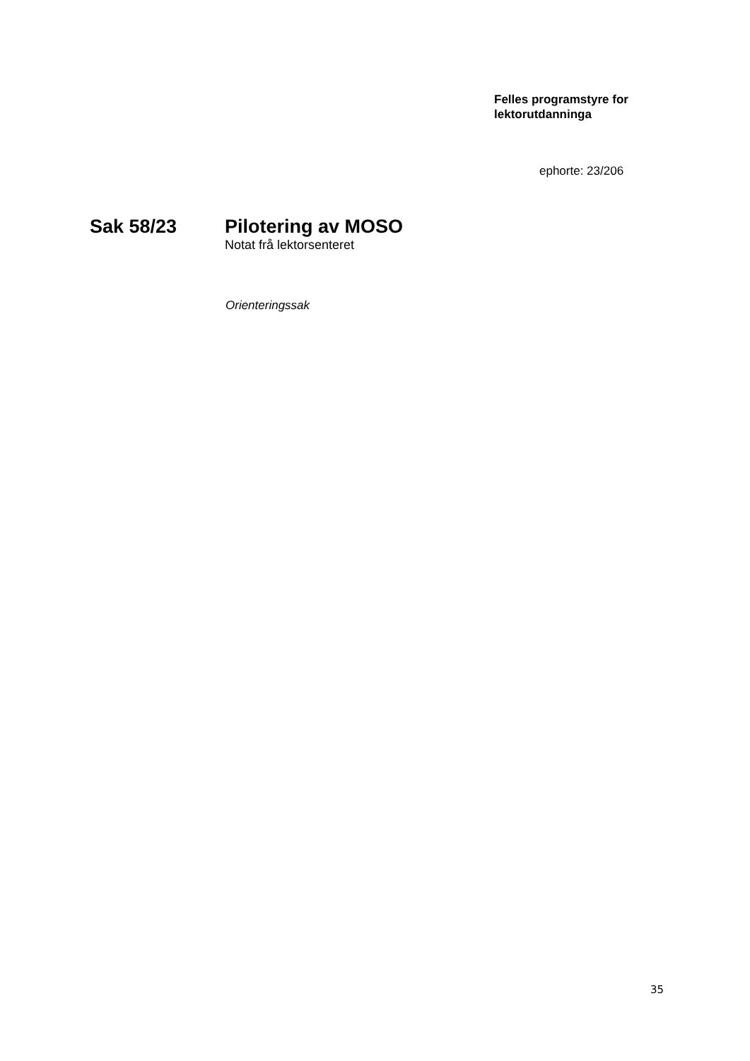Felles programstyre for
lektorutdanninga
ephorte: 23/206
Sak 58/23 Pilotering av MOSO
Notat frå lektorsenteret
Orienteringssak
35